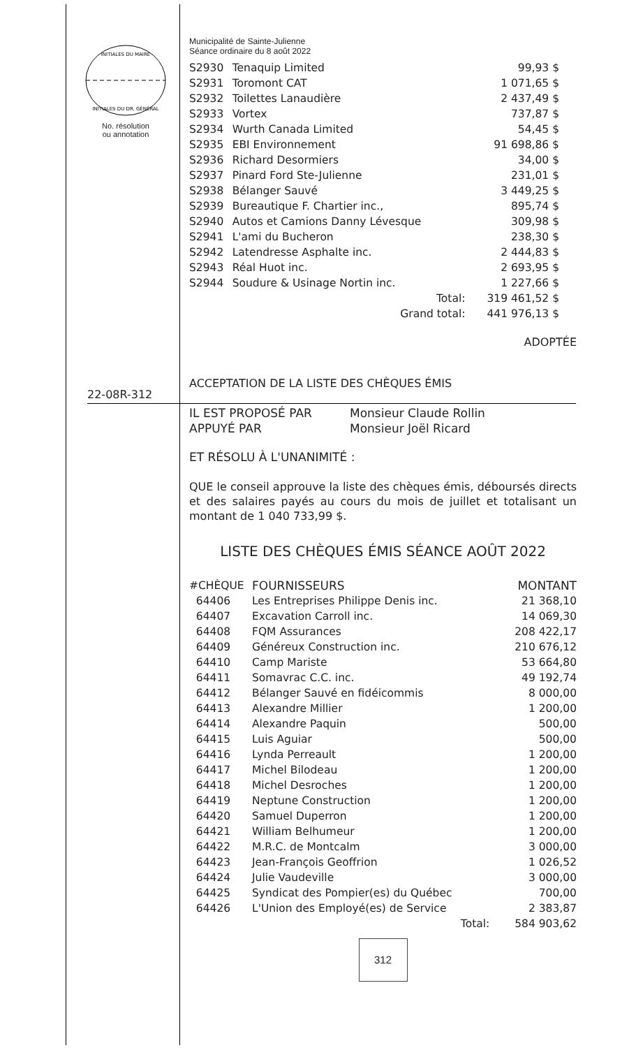INITIALES DU MAIRE
INITIALES DU DR. GÉNÉRAL
No. résolution
ou annotation
22-08R-312
Municipalité de Sainte-Julienne
Séance ordinaire du 8 août 2022
| S2930 | Tenaquip Limited | 99,93 $ |
| S2931 | Toromont CAT | 1 071,65 $ |
| S2932 | Toilettes Lanaudière | 2 437,49 $ |
| S2933 | Vortex | 737,87 $ |
| S2934 | Wurth Canada Limited | 54,45 $ |
| S2935 | EBI Environnement | 91 698,86 $ |
| S2936 | Richard Desormiers | 34,00 $ |
| S2937 | Pinard Ford Ste-Julienne | 231,01 $ |
| S2938 | Bélanger Sauvé | 3 449,25 $ |
| S2939 | Bureautique F. Chartier inc., | 895,74 $ |
| S2940 | Autos et Camions Danny Lévesque | 309,98 $ |
| S2941 | L'ami du Bucheron | 238,30 $ |
| S2942 | Latendresse Asphalte inc. | 2 444,83 $ |
| S2943 | Réal Huot inc. | 2 693,95 $ |
| S2944 | Soudure & Usinage Nortin inc. | 1 227,66 $ |
| | Total: | 319 461,52 $ |
| | Grand total: | 441 976,13 $ |
ADOPTÉE
ACCEPTATION DE LA LISTE DES CHÈQUES ÉMIS
| IL EST PROPOSÉ PAR | Monsieur Claude Rollin |
| APPUYÉ PAR | Monsieur Joël Ricard |
ET RÉSOLU À L'UNANIMITÉ :
QUE le conseil approuve la liste des chèques émis, déboursés directs et des salaires payés au cours du mois de juillet et totalisant un montant de 1 040 733,99 $.
LISTE DES CHÈQUES ÉMIS SÉANCE AOÛT 2022
| #CHÈQUE | FOURNISSEURS | MONTANT |
| --- | --- | --- |
| 64406 | Les Entreprises Philippe Denis inc. | 21 368,10 |
| 64407 | Excavation Carroll inc. | 14 069,30 |
| 64408 | FQM Assurances | 208 422,17 |
| 64409 | Généreux Construction inc. | 210 676,12 |
| 64410 | Camp Mariste | 53 664,80 |
| 64411 | Somavrac C.C. inc. | 49 192,74 |
| 64412 | Bélanger Sauvé en fidéicommis | 8 000,00 |
| 64413 | Alexandre Millier | 1 200,00 |
| 64414 | Alexandre Paquin | 500,00 |
| 64415 | Luis Aguiar | 500,00 |
| 64416 | Lynda Perreault | 1 200,00 |
| 64417 | Michel Bilodeau | 1 200,00 |
| 64418 | Michel Desroches | 1 200,00 |
| 64419 | Neptune Construction | 1 200,00 |
| 64420 | Samuel Duperron | 1 200,00 |
| 64421 | William Belhumeur | 1 200,00 |
| 64422 | M.R.C. de Montcalm | 3 000,00 |
| 64423 | Jean-François Geoffrion | 1 026,52 |
| 64424 | Julie Vaudeville | 3 000,00 |
| 64425 | Syndicat des Pompier(es) du Québec | 700,00 |
| 64426 | L'Union des Employé(es) de Service | 2 383,87 |
| | Total: | 584 903,62 |
312